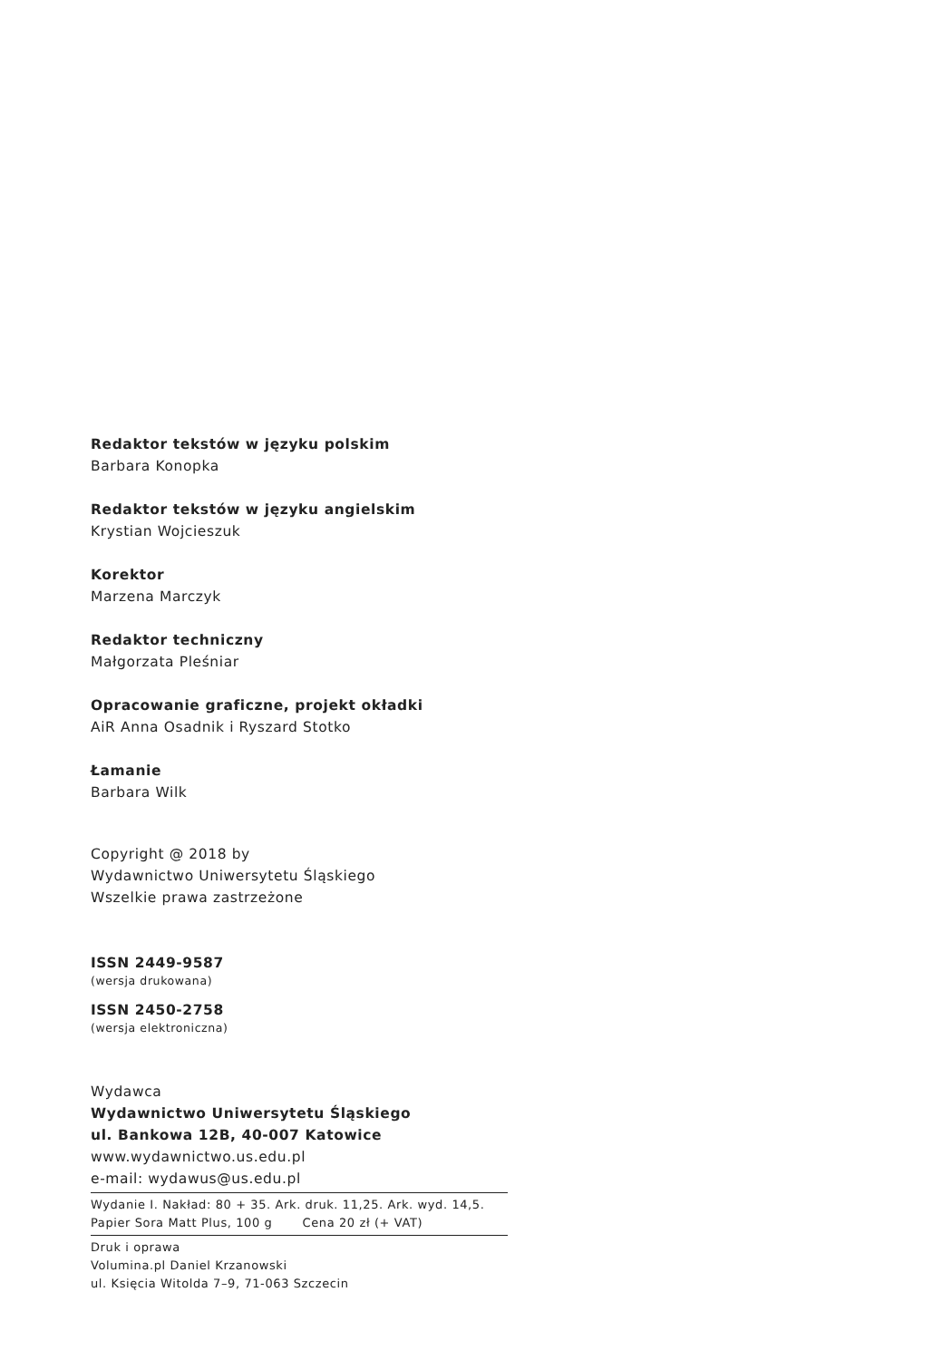Redaktor tekstów w języku polskim
Barbara Konopka
Redaktor tekstów w języku angielskim
Krystian Wojcieszuk
Korektor
Marzena Marczyk
Redaktor techniczny
Małgorzata Pleśniar
Opracowanie graficzne, projekt okładki
AiR Anna Osadnik i Ryszard Stotko
Łamanie
Barbara Wilk
Copyright @ 2018 by
Wydawnictwo Uniwersytetu Śląskiego
Wszelkie prawa zastrzeżone
ISSN 2449-9587
(wersja drukowana)
ISSN 2450-2758
(wersja elektroniczna)
Wydawca
Wydawnictwo Uniwersytetu Śląskiego
ul. Bankowa 12B, 40-007 Katowice
www.wydawnictwo.us.edu.pl
e-mail: wydawus@us.edu.pl
Wydanie I. Nakład: 80 + 35. Ark. druk. 11,25. Ark. wyd. 14,5.
Papier Sora Matt Plus, 100 g Cena 20 zł (+ VAT)
Druk i oprawa
Volumina.pl Daniel Krzanowski
ul. Księcia Witolda 7–9, 71-063 Szczecin